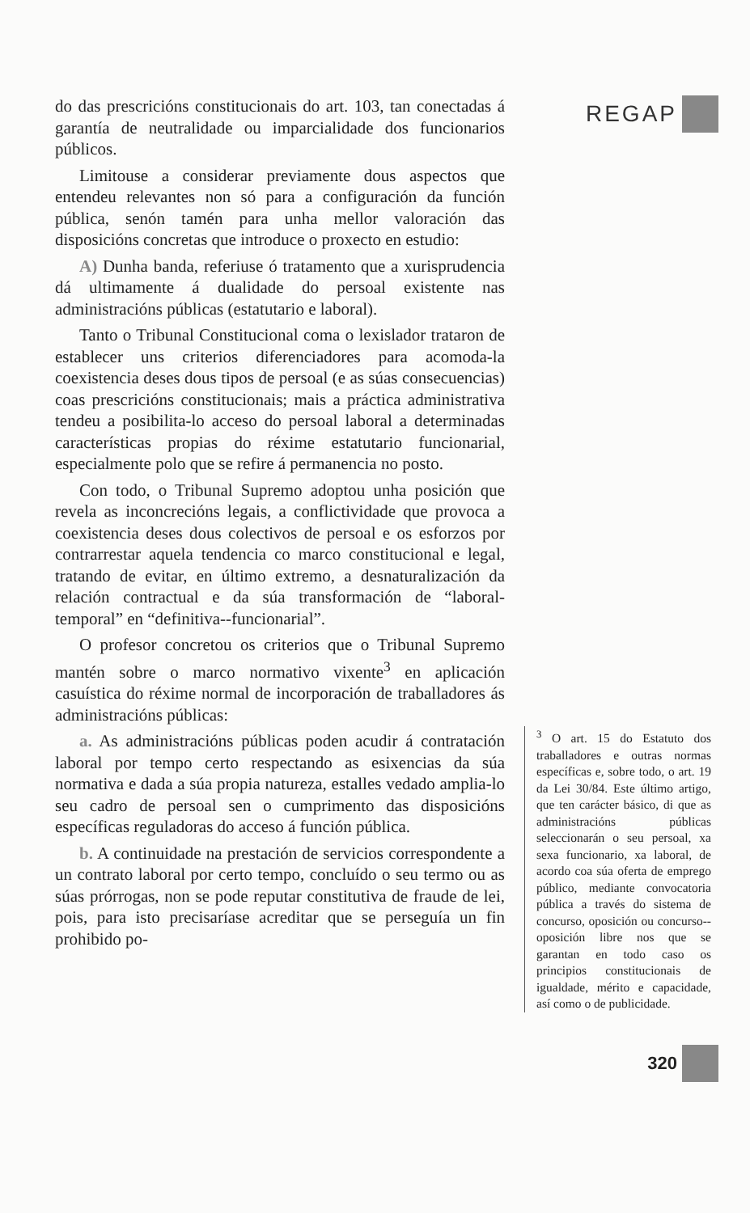do das prescricións constitucionais do art. 103, tan conectadas á garantía de neutralidade ou imparcialidade dos funcionarios públicos.
Limitouse a considerar previamente dous aspectos que entendeu relevantes non só para a configuración da función pública, senón tamén para unha mellor valoración das disposicións concretas que introduce o proxecto en estudio:
A) Dunha banda, referiuse ó tratamento que a xurisprudencia dá ultimamente á dualidade do persoal existente nas administracións públicas (estatutario e laboral).
Tanto o Tribunal Constitucional coma o lexislador trataron de establecer uns criterios diferenciadores para acomoda-la coexistencia deses dous tipos de persoal (e as súas consecuencias) coas prescricións constitucionais; mais a práctica administrativa tendeu a posibilita-lo acceso do persoal laboral a determinadas características propias do réxime estatutario funcionarial, especialmente polo que se refire á permanencia no posto.
Con todo, o Tribunal Supremo adoptou unha posición que revela as inconcrecións legais, a conflictividade que provoca a coexistencia deses dous colectivos de persoal e os esforzos por contrarrestar aquela tendencia co marco constitucional e legal, tratando de evitar, en último extremo, a desnaturalización da relación contractual e da súa transformación de “laboral-temporal” en “definitiva--funcionarial”.
O profesor concretou os criterios que o Tribunal Supremo mantén sobre o marco normativo vixente<sup>3</sup> en aplicación casuística do réxime normal de incorporación de traballadores ás administracións públicas:
a. As administracións públicas poden acudir á contratación laboral por tempo certo respectando as esixencias da súa normativa e dada a súa propia natureza, estalles vedado amplia-lo seu cadro de persoal sen o cumprimento das disposicións específicas reguladoras do acceso á función pública.
b. A continuidade na prestación de servicios correspondente a un contrato laboral por certo tempo, concluído o seu termo ou as súas prórrogas, non se pode reputar constitutiva de fraude de lei, pois, para isto precisaríase acreditar que se perseguía un fin prohibido po-
REGAP
<sup>3</sup> O art. 15 do Estatuto dos traballadores e outras normas específicas e, sobre todo, o art. 19 da Lei 30/84. Este último artigo, que ten carácter básico, di que as administracións públicas seleccionarán o seu persoal, xa sexa funcionario, xa laboral, de acordo coa súa oferta de emprego público, mediante convocatoria pública a través do sistema de concurso, oposición ou concurso--oposición libre nos que se garantan en todo caso os principios constitucionais de igualdade, mérito e capacidade, así como o de publicidade.
320